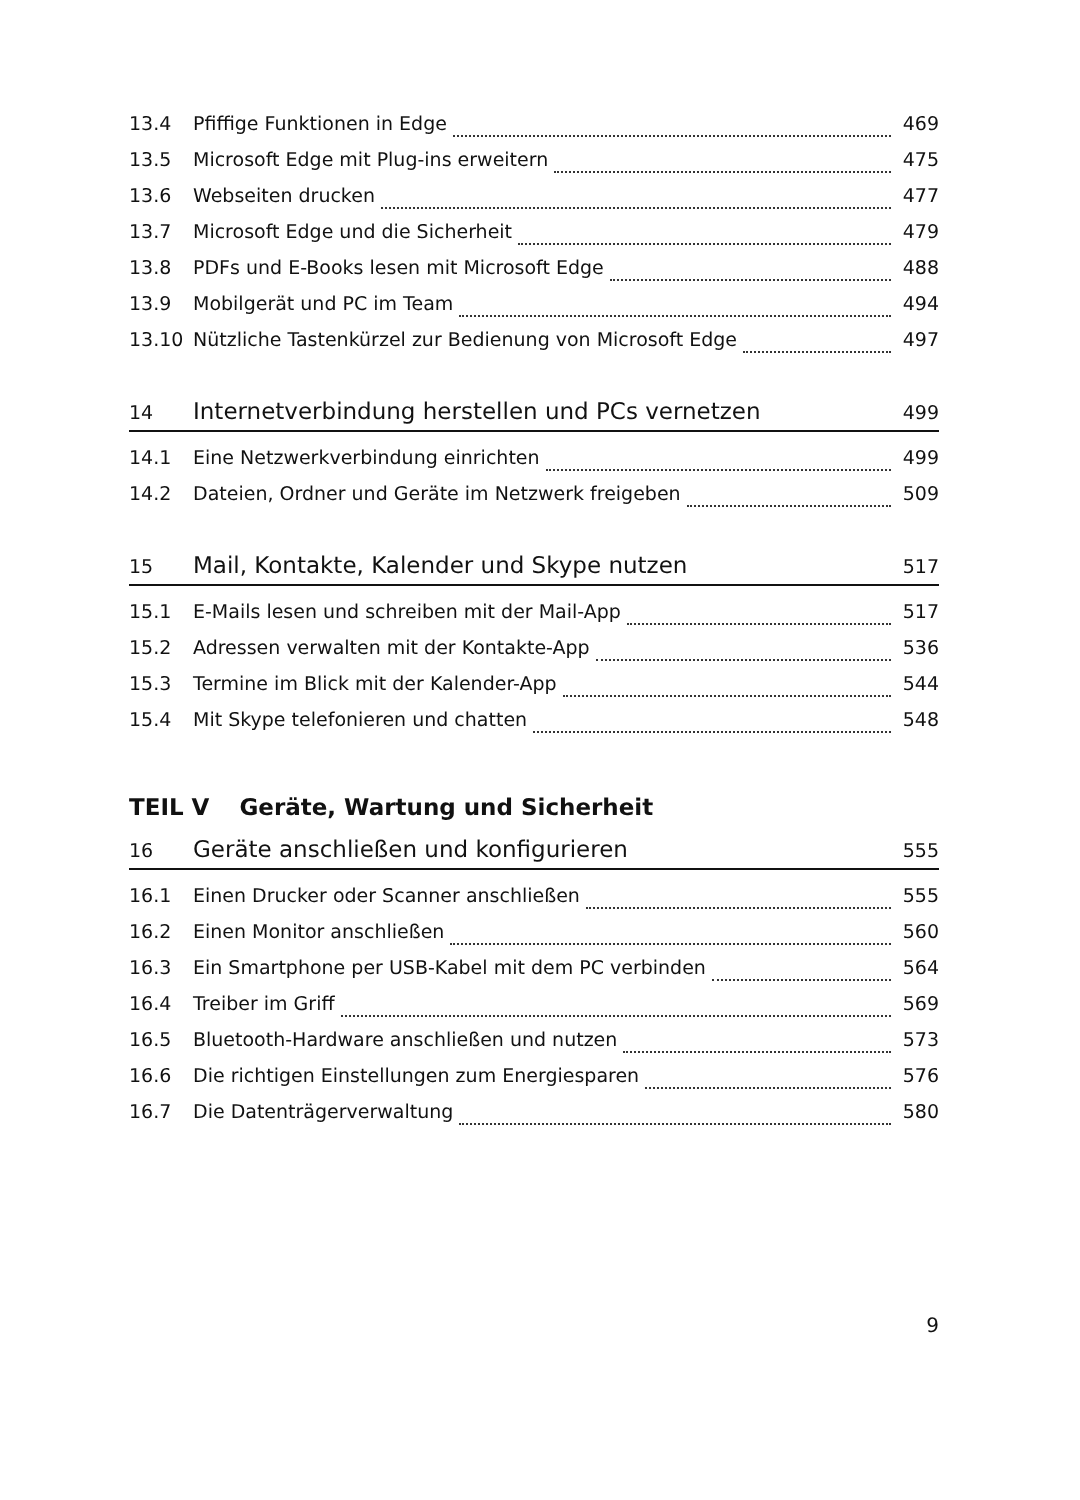13.4 Pfiffige Funktionen in Edge 469
13.5 Microsoft Edge mit Plug-ins erweitern 475
13.6 Webseiten drucken 477
13.7 Microsoft Edge und die Sicherheit 479
13.8 PDFs und E-Books lesen mit Microsoft Edge 488
13.9 Mobilgerät und PC im Team 494
13.10 Nützliche Tastenkürzel zur Bedienung von Microsoft Edge 497
14 Internetverbindung herstellen und PCs vernetzen 499
14.1 Eine Netzwerkverbindung einrichten 499
14.2 Dateien, Ordner und Geräte im Netzwerk freigeben 509
15 Mail, Kontakte, Kalender und Skype nutzen 517
15.1 E-Mails lesen und schreiben mit der Mail-App 517
15.2 Adressen verwalten mit der Kontakte-App 536
15.3 Termine im Blick mit der Kalender-App 544
15.4 Mit Skype telefonieren und chatten 548
TEIL V Geräte, Wartung und Sicherheit
16 Geräte anschließen und konfigurieren 555
16.1 Einen Drucker oder Scanner anschließen 555
16.2 Einen Monitor anschließen 560
16.3 Ein Smartphone per USB-Kabel mit dem PC verbinden 564
16.4 Treiber im Griff 569
16.5 Bluetooth-Hardware anschließen und nutzen 573
16.6 Die richtigen Einstellungen zum Energiesparen 576
16.7 Die Datenträgerverwaltung 580
9